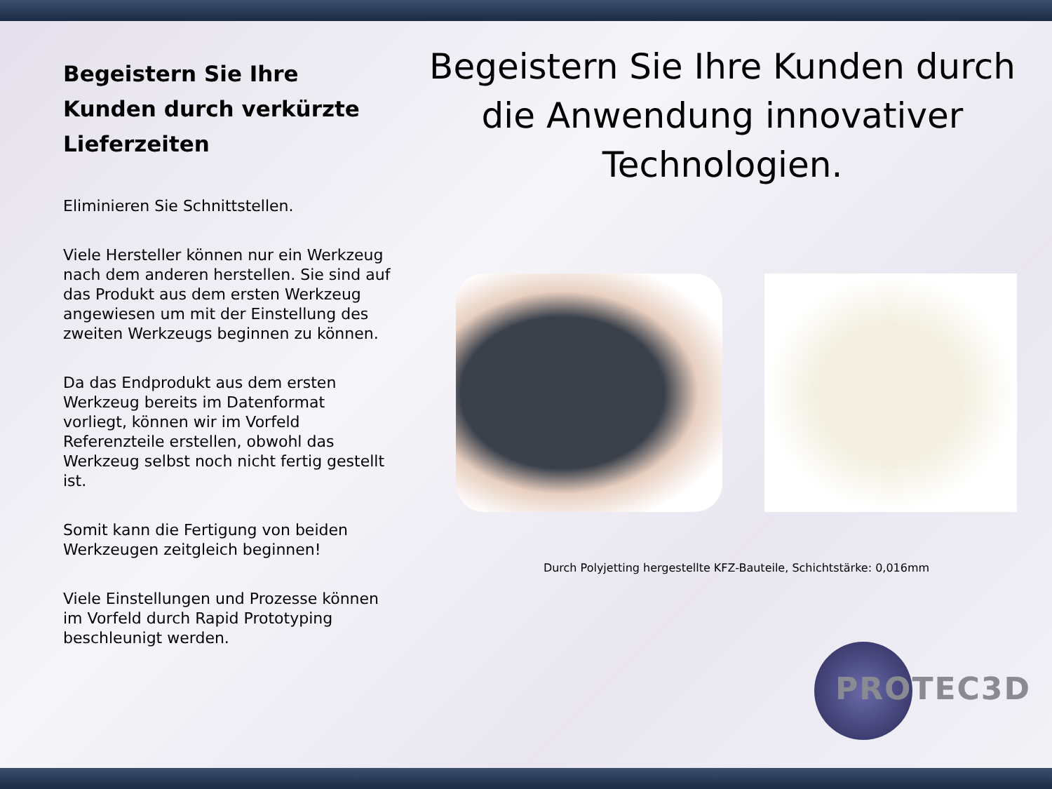Begeistern Sie Ihre Kunden durch verkürzte Lieferzeiten
Eliminieren Sie Schnittstellen.
Viele Hersteller können nur ein Werkzeug nach dem anderen herstellen. Sie sind auf das Produkt aus dem ersten Werkzeug angewiesen um mit der Einstellung des zweiten Werkzeugs beginnen zu können.
Da das Endprodukt aus dem ersten Werkzeug bereits im Datenformat vorliegt, können wir im Vorfeld Referenzteile erstellen, obwohl das Werkzeug selbst noch nicht fertig gestellt ist.
Somit kann die Fertigung von beiden Werkzeugen zeitgleich beginnen!
Viele Einstellungen und Prozesse können im Vorfeld durch Rapid Prototyping beschleunigt werden.
Begeistern Sie Ihre Kunden durch die Anwendung innovativer Technologien.
Durch Polyjetting hergestellte KFZ-Bauteile, Schichtstärke: 0,016mm
PROTEC3D